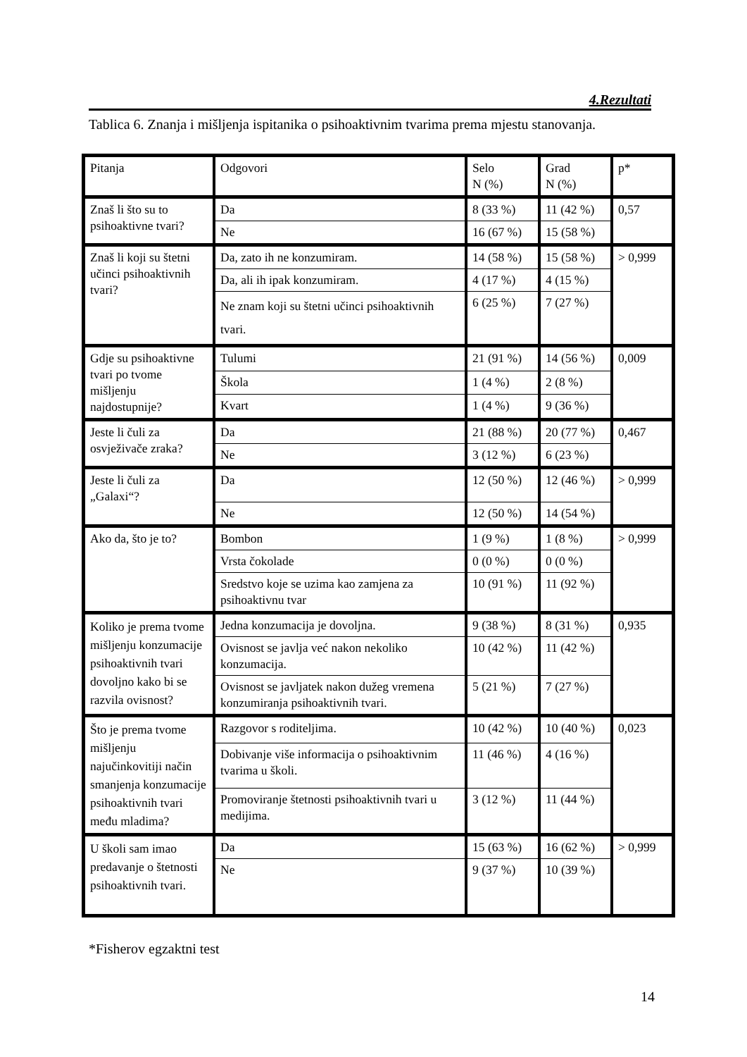4.Rezultati
Tablica 6. Znanja i mišljenja ispitanika o psihoaktivnim tvarima prema mjestu stanovanja.
| Pitanja | Odgovori | Selo N (%) | Grad N (%) | p* |
| Znaš li što su to psihoaktivne tvari? | Da | 8 (33 %) | 11 (42 %) | 0,57 |
| | Ne | 16 (67 %) | 15 (58 %) | |
| Znaš li koji su štetni učinci psihoaktivnih tvari? | Da, zato ih ne konzumiram. | 14 (58 %) | 15 (58 %) | > 0,999 |
| | Da, ali ih ipak konzumiram. | 4 (17 %) | 4 (15 %) | |
| | Ne znam koji su štetni učinci psihoaktivnih tvari. | 6 (25 %) | 7 (27 %) | |
| Gdje su psihoaktivne tvari po tvome mišljenju najdostupnije? | Tulumi | 21 (91 %) | 14 (56 %) | 0,009 |
| | Škola | 1 (4 %) | 2 (8 %) | |
| | Kvart | 1 (4 %) | 9 (36 %) | |
| Jeste li čuli za osvježivače zraka? | Da | 21 (88 %) | 20 (77 %) | 0,467 |
| | Ne | 3 (12 %) | 6 (23 %) | |
| Jeste li čuli za „Galaxi“? | Da | 12 (50 %) | 12 (46 %) | > 0,999 |
| | Ne | 12 (50 %) | 14 (54 %) | |
| Ako da, što je to? | Bombon | 1 (9 %) | 1 (8 %) | > 0,999 |
| | Vrsta čokolade | 0 (0 %) | 0 (0 %) | |
| | Sredstvo koje se uzima kao zamjena za psihoaktivnu tvar | 10 (91 %) | 11 (92 %) | |
| Koliko je prema tvome mišljenju konzumacije psihoaktivnih tvari dovoljno kako bi se razvila ovisnost? | Jedna konzumacija je dovoljna. | 9 (38 %) | 8 (31 %) | 0,935 |
| | Ovisnost se javlja već nakon nekoliko konzumacija. | 10 (42 %) | 11 (42 %) | |
| | Ovisnost se javljatek nakon dužeg vremena konzumiranja psihoaktivnih tvari. | 5 (21 %) | 7 (27 %) | |
| Što je prema tvome mišljenju najučinkovitiji način smanjenja konzumacije psihoaktivnih tvari među mladima? | Razgovor s roditeljima. | 10 (42 %) | 10 (40 %) | 0,023 |
| | Dobivanje više informacija o psihoaktivnim tvarima u školi. | 11 (46 %) | 4 (16 %) | |
| | Promoviranje štetnosti psihoaktivnih tvari u medijima. | 3 (12 %) | 11 (44 %) | |
| U školi sam imao predavanje o štetnosti psihoaktivnih tvari. | Da | 15 (63 %) | 16 (62 %) | > 0,999 |
| | Ne | 9 (37 %) | 10 (39 %) | |
*Fisherov egzaktni test
14